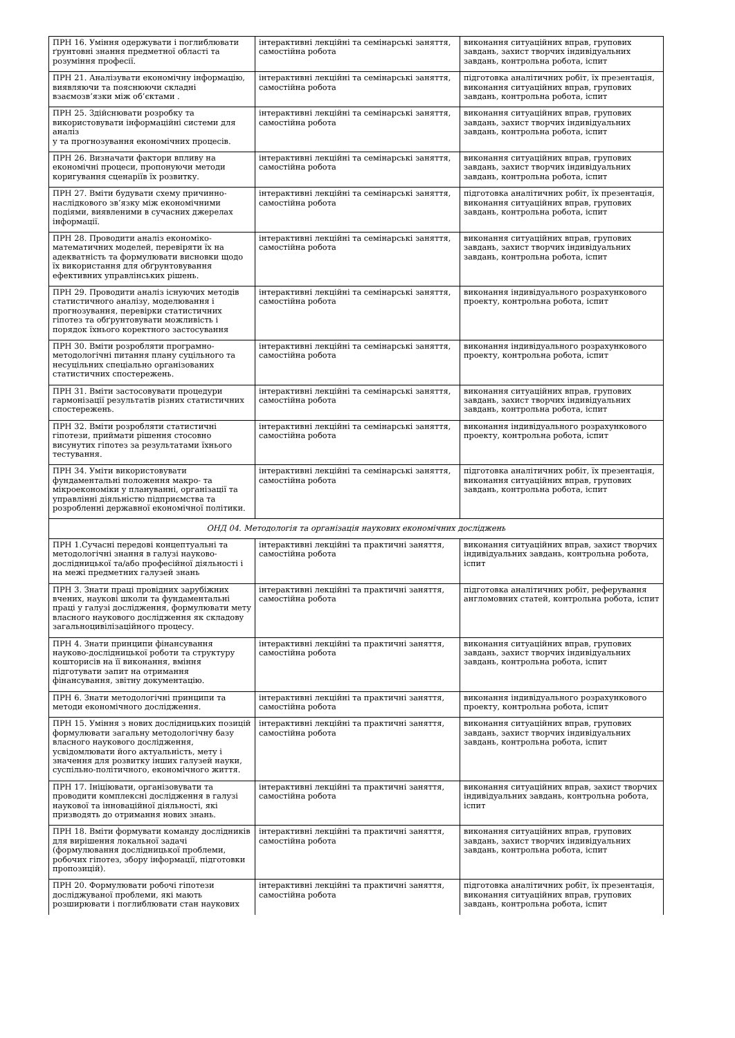| ПРН 16. Уміння одержувати і поглиблювати ґрунтовні знання предметної області та розуміння професії. | інтерактивні лекційні та семінарські заняття, самостійна робота | виконання ситуаційних вправ, групових завдань, захист творчих індивідуальних завдань, контрольна робота, іспит |
| ПРН 21. Аналізувати економічну інформацію, виявляючи та пояснюючи складні взаємозв’язки між об’єктами . | інтерактивні лекційні та семінарські заняття, самостійна робота | підготовка аналітичних робіт, їх презентація, виконання ситуаційних вправ, групових завдань, контрольна робота, іспит |
| ПРН 25. Здійснювати розробку та використовувати інформаційні системи для аналіз у та прогнозування економічних процесів. | інтерактивні лекційні та семінарські заняття, самостійна робота | виконання ситуаційних вправ, групових завдань, захист творчих індивідуальних завдань, контрольна робота, іспит |
| ПРН 26. Визначати фактори впливу на економічні процеси, пропонуючи методи коригування сценаріїв їх розвитку. | інтерактивні лекційні та семінарські заняття, самостійна робота | виконання ситуаційних вправ, групових завдань, захист творчих індивідуальних завдань, контрольна робота, іспит |
| ПРН 27. Вміти будувати схему причинно-наслідкового зв’язку між економічними подіями, виявленими в сучасних джерелах інформації. | інтерактивні лекційні та семінарські заняття, самостійна робота | підготовка аналітичних робіт, їх презентація, виконання ситуаційних вправ, групових завдань, контрольна робота, іспит |
| ПРН 28. Проводити аналіз економіко-математичних моделей, перевіряти їх на адекватність та формулювати висновки щодо їх використання для обґрунтовування ефективних управлінських рішень. | інтерактивні лекційні та семінарські заняття, самостійна робота | виконання ситуаційних вправ, групових завдань, захист творчих індивідуальних завдань, контрольна робота, іспит |
| ПРН 29. Проводити аналіз існуючих методів статистичного аналізу, моделювання і прогнозування, перевірки статистичних гіпотез та обґрунтовувати можливість і порядок їхнього коректного застосування | інтерактивні лекційні та семінарські заняття, самостійна робота | виконання індивідуального розрахункового проекту, контрольна робота, іспит |
| ПРН 30. Вміти розробляти програмно-методологічні питання плану суцільного та несуцільних спеціально організованих статистичних спостережень. | інтерактивні лекційні та семінарські заняття, самостійна робота | виконання індивідуального розрахункового проекту, контрольна робота, іспит |
| ПРН 31. Вміти застосовувати процедури гармонізації результатів різних статистичних спостережень. | інтерактивні лекційні та семінарські заняття, самостійна робота | виконання ситуаційних вправ, групових завдань, захист творчих індивідуальних завдань, контрольна робота, іспит |
| ПРН 32. Вміти розробляти статистичні гіпотези, приймати рішення стосовно висунутих гіпотез за результатами їхнього тестування. | інтерактивні лекційні та семінарські заняття, самостійна робота | виконання індивідуального розрахункового проекту, контрольна робота, іспит |
| ПРН 34. Уміти використовувати фундаментальні положення макро- та мікроекономіки у плануванні, організації та управлінні діяльністю підприємства та розробленні державної економічної політики. | інтерактивні лекційні та семінарські заняття, самостійна робота | підготовка аналітичних робіт, їх презентація, виконання ситуаційних вправ, групових завдань, контрольна робота, іспит |
| ОНД 04. Методологія та організація наукових економічних досліджень | | |
| ПРН 1.Сучасні передові концептуальні та методологічні знання в галузі науково-дослідницької та/або професійної діяльності і на межі предметних галузей знань | інтерактивні лекційні та практичні заняття, самостійна робота | виконання ситуаційних вправ, захист творчих індивідуальних завдань, контрольна робота, іспит |
| ПРН 3. Знати праці провідних зарубіжних вчених, наукові школи та фундаментальні праці у галузі дослідження, формулювати мету власного наукового дослідження як складову загальноцивілізаційного процесу. | інтерактивні лекційні та практичні заняття, самостійна робота | підготовка аналітичних робіт, реферування англомовних статей, контрольна робота, іспит |
| ПРН 4. Знати принципи фінансування науково-дослідницької роботи та структуру кошторисів на її виконання, вміння підготувати запит на отримання фінансування, звітну документацію. | інтерактивні лекційні та практичні заняття, самостійна робота | виконання ситуаційних вправ, групових завдань, захист творчих індивідуальних завдань, контрольна робота, іспит |
| ПРН 6. Знати методологічні принципи та методи економічного дослідження. | інтерактивні лекційні та практичні заняття, самостійна робота | виконання індивідуального розрахункового проекту, контрольна робота, іспит |
| ПРН 15. Уміння з нових дослідницьких позицій формулювати загальну методологічну базу власного наукового дослідження, усвідомлювати його актуальність, мету і значення для розвитку інших галузей науки, суспільно-політичного, економічного життя. | інтерактивні лекційні та практичні заняття, самостійна робота | виконання ситуаційних вправ, групових завдань, захист творчих індивідуальних завдань, контрольна робота, іспит |
| ПРН 17. Ініціювати, організовувати та проводити комплексні дослідження в галузі наукової та інноваційної діяльності, які призводять до отримання нових знань. | інтерактивні лекційні та практичні заняття, самостійна робота | виконання ситуаційних вправ, захист творчих індивідуальних завдань, контрольна робота, іспит |
| ПРН 18. Вміти формувати команду дослідників для вирішення локальної задачі (формулювання дослідницької проблеми, робочих гіпотез, збору інформації, підготовки пропозицій). | інтерактивні лекційні та практичні заняття, самостійна робота | виконання ситуаційних вправ, групових завдань, захист творчих індивідуальних завдань, контрольна робота, іспит |
| ПРН 20. Формулювати робочі гіпотези досліджуваної проблеми, які мають розширювати і поглиблювати стан наукових | інтерактивні лекційні та практичні заняття, самостійна робота | підготовка аналітичних робіт, їх презентація, виконання ситуаційних вправ, групових завдань, контрольна робота, іспит |